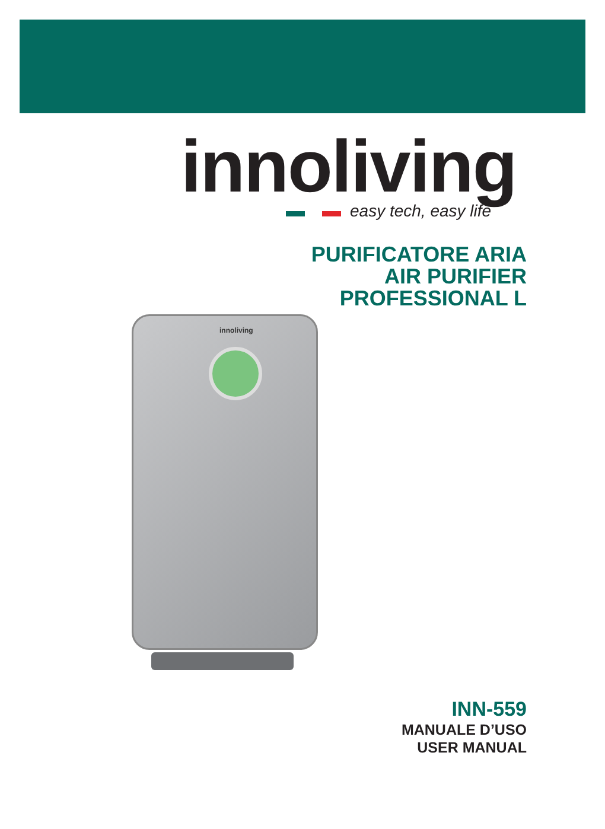innoliving
easy tech, easy life
PURIFICATORE ARIA
AIR PURIFIER
PROFESSIONAL L
innoliving
INN-559
MANUALE D’USO
USER MANUAL